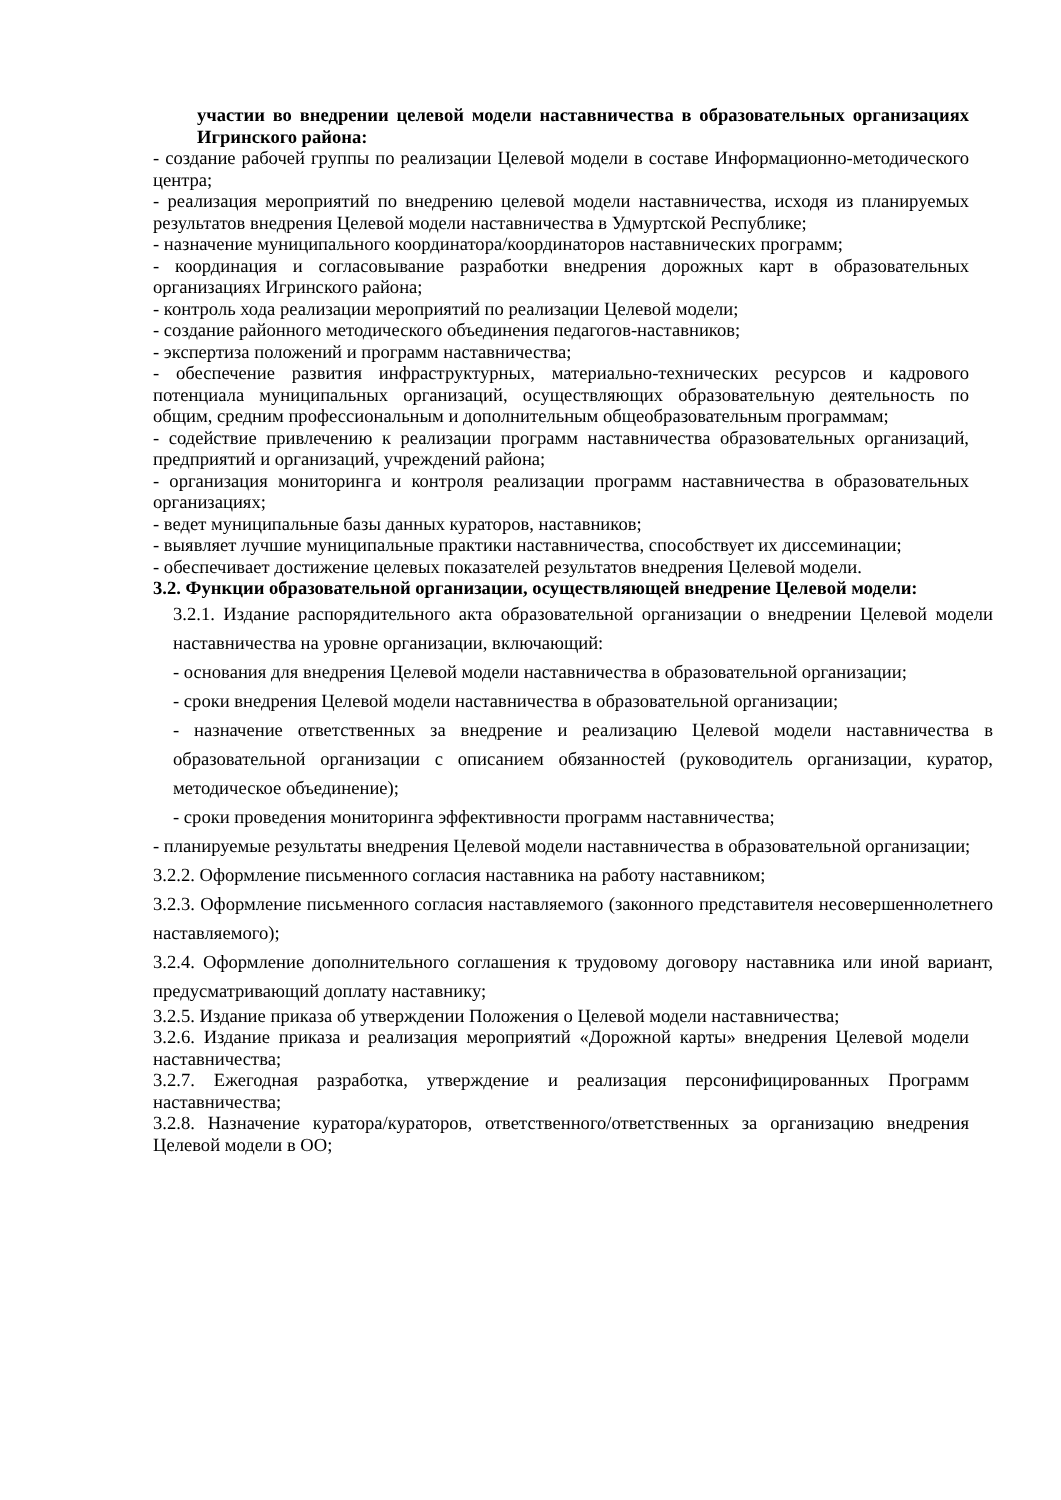участии во внедрении целевой модели наставничества в образовательных организациях Игринского района:
- создание рабочей группы по реализации Целевой модели в составе Информационно-методического центра;
- реализация мероприятий по внедрению целевой модели наставничества, исходя из планируемых результатов внедрения Целевой модели наставничества в Удмуртской Республике;
- назначение муниципального координатора/координаторов наставнических программ;
- координация и согласовывание разработки внедрения дорожных карт в образовательных организациях Игринского района;
- контроль хода реализации мероприятий по реализации Целевой модели;
- создание районного методического объединения педагогов-наставников;
- экспертиза положений и программ наставничества;
- обеспечение развития инфраструктурных, материально-технических ресурсов и кадрового потенциала муниципальных организаций, осуществляющих образовательную деятельность по общим, средним профессиональным и дополнительным общеобразовательным программам;
- содействие привлечению к реализации программ наставничества образовательных организаций, предприятий и организаций, учреждений района;
- организация мониторинга и контроля реализации программ наставничества в образовательных организациях;
- ведет муниципальные базы данных кураторов, наставников;
- выявляет лучшие муниципальные практики наставничества, способствует их диссеминации;
- обеспечивает достижение целевых показателей результатов внедрения Целевой модели.
3.2. Функции образовательной организации, осуществляющей внедрение Целевой модели:
3.2.1. Издание распорядительного акта образовательной организации о внедрении Целевой модели наставничества на уровне организации, включающий:
- основания для внедрения Целевой модели наставничества в образовательной организации;
- сроки внедрения Целевой модели наставничества в образовательной организации;
- назначение ответственных за внедрение и реализацию Целевой модели наставничества в образовательной организации с описанием обязанностей (руководитель организации, куратор, методическое объединение);
- сроки проведения мониторинга эффективности программ наставничества;
- планируемые результаты внедрения Целевой модели наставничества в образовательной организации;
3.2.2. Оформление письменного согласия наставника на работу наставником;
3.2.3. Оформление письменного согласия наставляемого (законного представителя несовершеннолетнего наставляемого);
3.2.4. Оформление дополнительного соглашения к трудовому договору наставника или иной вариант, предусматривающий доплату наставнику;
3.2.5. Издание приказа об утверждении Положения о Целевой модели наставничества;
3.2.6. Издание приказа и реализация мероприятий «Дорожной карты» внедрения Целевой модели наставничества;
3.2.7. Ежегодная разработка, утверждение и реализация персонифицированных Программ наставничества;
3.2.8. Назначение куратора/кураторов, ответственного/ответственных за организацию внедрения Целевой модели в ОО;